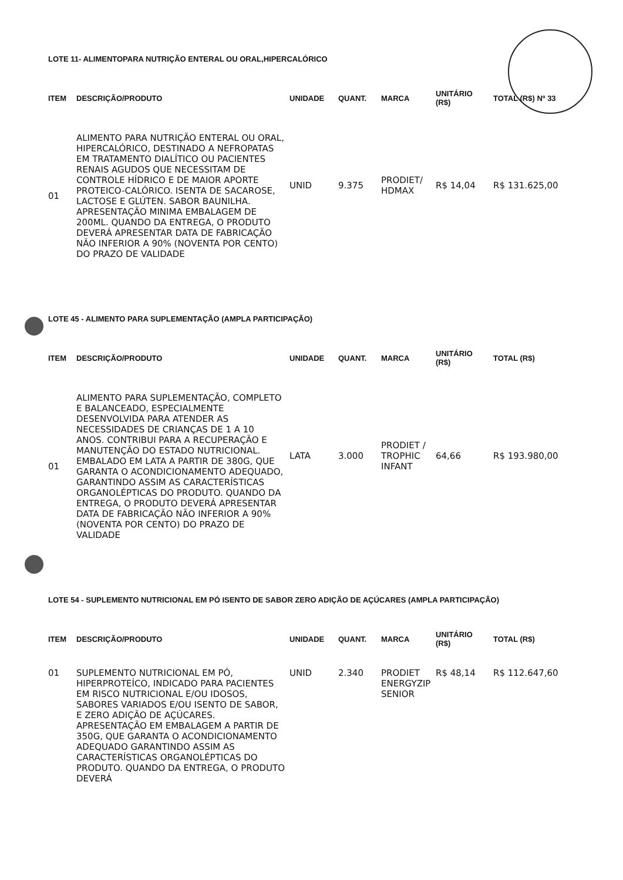LOTE 11- ALIMENTOPARA NUTRIÇÃO ENTERAL OU ORAL,HIPERCALÓRICO
| ITEM | DESCRIÇÃO/PRODUTO | UNIDADE | QUANT. | MARCA | UNITÁRIO (R$) | TOTAL (R$) Nº 33 |
| --- | --- | --- | --- | --- | --- | --- |
| 01 | ALIMENTO PARA NUTRIÇÃO ENTERAL OU ORAL, HIPERCALÓRICO, DESTINADO A NEFROPATAS EM TRATAMENTO DIALÍTICO OU PACIENTES RENAIS AGUDOS QUE NECESSITAM DE CONTROLE HÍDRICO E DE MAIOR APORTE PROTEICO-CALÓRICO. ISENTA DE SACAROSE, LACTOSE E GLÚTEN. SABOR BAUNILHA. APRESENTAÇÃO MINIMA EMBALAGEM DE 200ML. QUANDO DA ENTREGA, O PRODUTO DEVERÁ APRESENTAR DATA DE FABRICAÇÃO NÃO INFERIOR A 90% (NOVENTA POR CENTO) DO PRAZO DE VALIDADE | UNID | 9.375 | PRODIET/ HDMAX | R$ 14,04 | R$ 131.625,00 |
LOTE 45 - ALIMENTO PARA SUPLEMENTAÇÃO (AMPLA PARTICIPAÇÃO)
| ITEM | DESCRIÇÃO/PRODUTO | UNIDADE | QUANT. | MARCA | UNITÁRIO (R$) | TOTAL (R$) |
| --- | --- | --- | --- | --- | --- | --- |
| 01 | ALIMENTO PARA SUPLEMENTAÇÃO, COMPLETO E BALANCEADO, ESPECIALMENTE DESENVOLVIDA PARA ATENDER AS NECESSIDADES DE CRIANÇAS DE 1 A 10 ANOS. CONTRIBUI PARA A RECUPERAÇÃO E MANUTENÇÃO DO ESTADO NUTRICIONAL. EMBALADO EM LATA A PARTIR DE 380G, QUE GARANTA O ACONDICIONAMENTO ADEQUADO, GARANTINDO ASSIM AS CARACTERÍSTICAS ORGANOLÉPTICAS DO PRODUTO. QUANDO DA ENTREGA, O PRODUTO DEVERÁ APRESENTAR DATA DE FABRICAÇÃO NÃO INFERIOR A 90% (NOVENTA POR CENTO) DO PRAZO DE VALIDADE | LATA | 3.000 | PRODIET / TROPHIC INFANT | 64,66 | R$ 193.980,00 |
LOTE 54 - SUPLEMENTO NUTRICIONAL EM PÓ ISENTO DE SABOR ZERO ADIÇÃO DE AÇÚCARES (AMPLA PARTICIPAÇÃO)
| ITEM | DESCRIÇÃO/PRODUTO | UNIDADE | QUANT. | MARCA | UNITÁRIO (R$) | TOTAL (R$) |
| --- | --- | --- | --- | --- | --- | --- |
| 01 | SUPLEMENTO NUTRICIONAL EM PÓ, HIPERPROTEÍCO, INDICADO PARA PACIENTES EM RISCO NUTRICIONAL E/OU IDOSOS, SABORES VARIADOS E/OU ISENTO DE SABOR, E ZERO ADIÇÃO DE AÇÚCARES. APRESENTAÇÃO EM EMBALAGEM A PARTIR DE 350G, QUE GARANTA O ACONDICIONAMENTO ADEQUADO GARANTINDO ASSIM AS CARACTERÍSTICAS ORGANOLÉPTICAS DO PRODUTO. QUANDO DA ENTREGA, O PRODUTO DEVERÁ | UNID | 2.340 | PRODIET ENERGYZIP SENIOR | R$ 48,14 | R$ 112.647,60 |